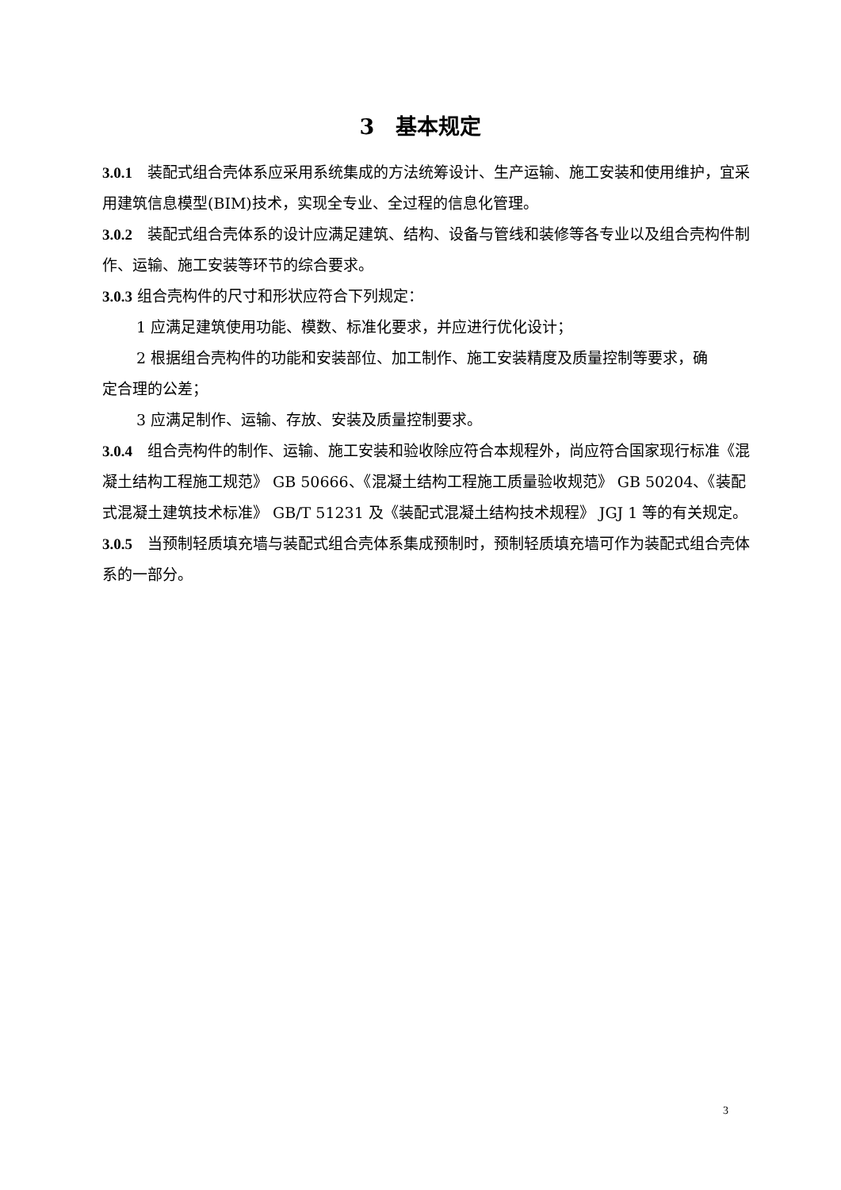3　基本规定
3.0.1　装配式组合壳体系应采用系统集成的方法统筹设计、生产运输、施工安装和使用维护，宜采用建筑信息模型(BIM)技术，实现全专业、全过程的信息化管理。
3.0.2　装配式组合壳体系的设计应满足建筑、结构、设备与管线和装修等各专业以及组合壳构件制作、运输、施工安装等环节的综合要求。
3.0.3 组合壳构件的尺寸和形状应符合下列规定：
1 应满足建筑使用功能、模数、标准化要求，并应进行优化设计；
2 根据组合壳构件的功能和安装部位、加工制作、施工安装精度及质量控制等要求，确
定合理的公差；
3 应满足制作、运输、存放、安装及质量控制要求。
3.0.4　组合壳构件的制作、运输、施工安装和验收除应符合本规程外，尚应符合国家现行标准《混凝土结构工程施工规范》 GB 50666、《混凝土结构工程施工质量验收规范》 GB 50204、《装配式混凝土建筑技术标准》 GB/T 51231 及《装配式混凝土结构技术规程》 JGJ 1 等的有关规定。
3.0.5　当预制轻质填充墙与装配式组合壳体系集成预制时，预制轻质填充墙可作为装配式组合壳体系的一部分。
3